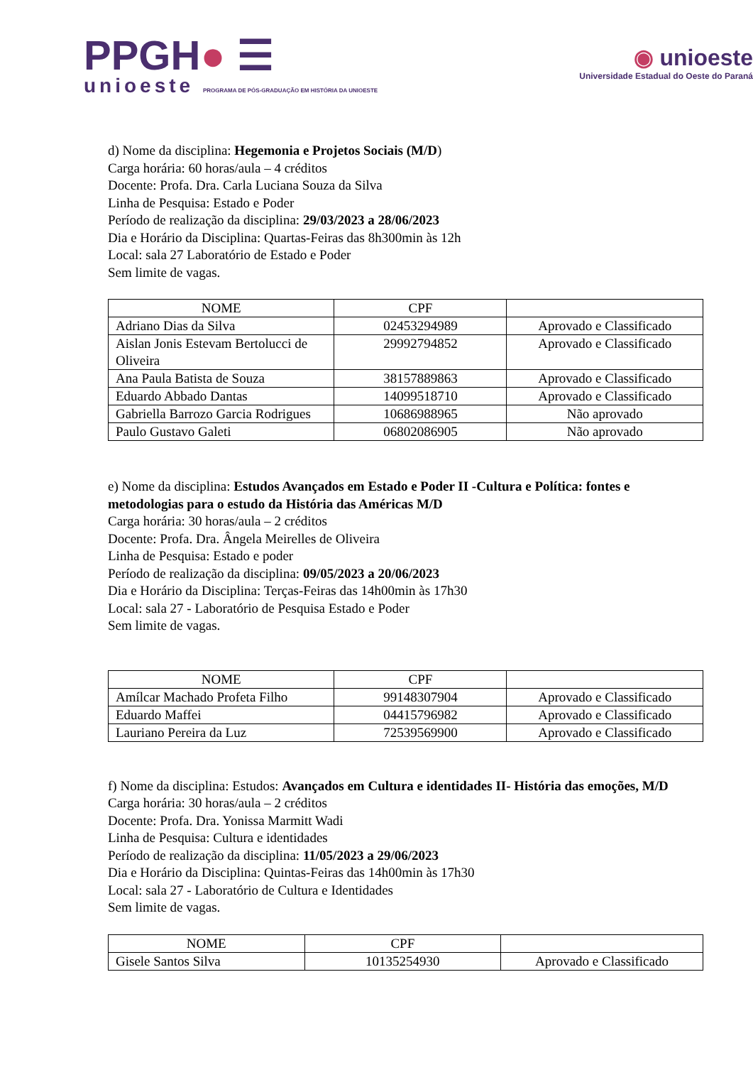PPGH● ☰
unioeste PROGRAMA DE PÓS-GRADUAÇÃO EM HISTÓRIA DA UNIOESTE
◉ unioeste
Universidade Estadual do Oeste do Paraná
d) Nome da disciplina: Hegemonia e Projetos Sociais (M/D)
Carga horária: 60 horas/aula – 4 créditos
Docente: Profa. Dra. Carla Luciana Souza da Silva
Linha de Pesquisa: Estado e Poder
Período de realização da disciplina: 29/03/2023 a 28/06/2023
Dia e Horário da Disciplina: Quartas-Feiras das 8h300min às 12h
Local: sala 27 Laboratório de Estado e Poder
Sem limite de vagas.
| NOME | CPF | |
| --- | --- | --- |
| Adriano Dias da Silva | 02453294989 | Aprovado e Classificado |
| Aislan Jonis Estevam Bertolucci de Oliveira | 29992794852 | Aprovado e Classificado |
| Ana Paula Batista de Souza | 38157889863 | Aprovado e Classificado |
| Eduardo Abbado Dantas | 14099518710 | Aprovado e Classificado |
| Gabriella Barrozo Garcia Rodrigues | 10686988965 | Não aprovado |
| Paulo Gustavo Galeti | 06802086905 | Não aprovado |
e) Nome da disciplina: Estudos Avançados em Estado e Poder II -Cultura e Política: fontes e metodologias para o estudo da História das Américas M/D
Carga horária: 30 horas/aula – 2 créditos
Docente: Profa. Dra. Ângela Meirelles de Oliveira
Linha de Pesquisa: Estado e poder
Período de realização da disciplina: 09/05/2023 a 20/06/2023
Dia e Horário da Disciplina: Terças-Feiras das 14h00min às 17h30
Local: sala 27 - Laboratório de Pesquisa Estado e Poder
Sem limite de vagas.
| NOME | CPF | |
| --- | --- | --- |
| Amílcar Machado Profeta Filho | 99148307904 | Aprovado e Classificado |
| Eduardo Maffei | 04415796982 | Aprovado e Classificado |
| Lauriano Pereira da Luz | 72539569900 | Aprovado e Classificado |
f) Nome da disciplina: Estudos: Avançados em Cultura e identidades II- História das emoções, M/D
Carga horária: 30 horas/aula – 2 créditos
Docente: Profa. Dra. Yonissa Marmitt Wadi
Linha de Pesquisa: Cultura e identidades
Período de realização da disciplina: 11/05/2023 a 29/06/2023
Dia e Horário da Disciplina: Quintas-Feiras das 14h00min às 17h30
Local: sala 27 - Laboratório de Cultura e Identidades
Sem limite de vagas.
| NOME | CPF | |
| --- | --- | --- |
| Gisele Santos Silva | 10135254930 | Aprovado e Classificado |